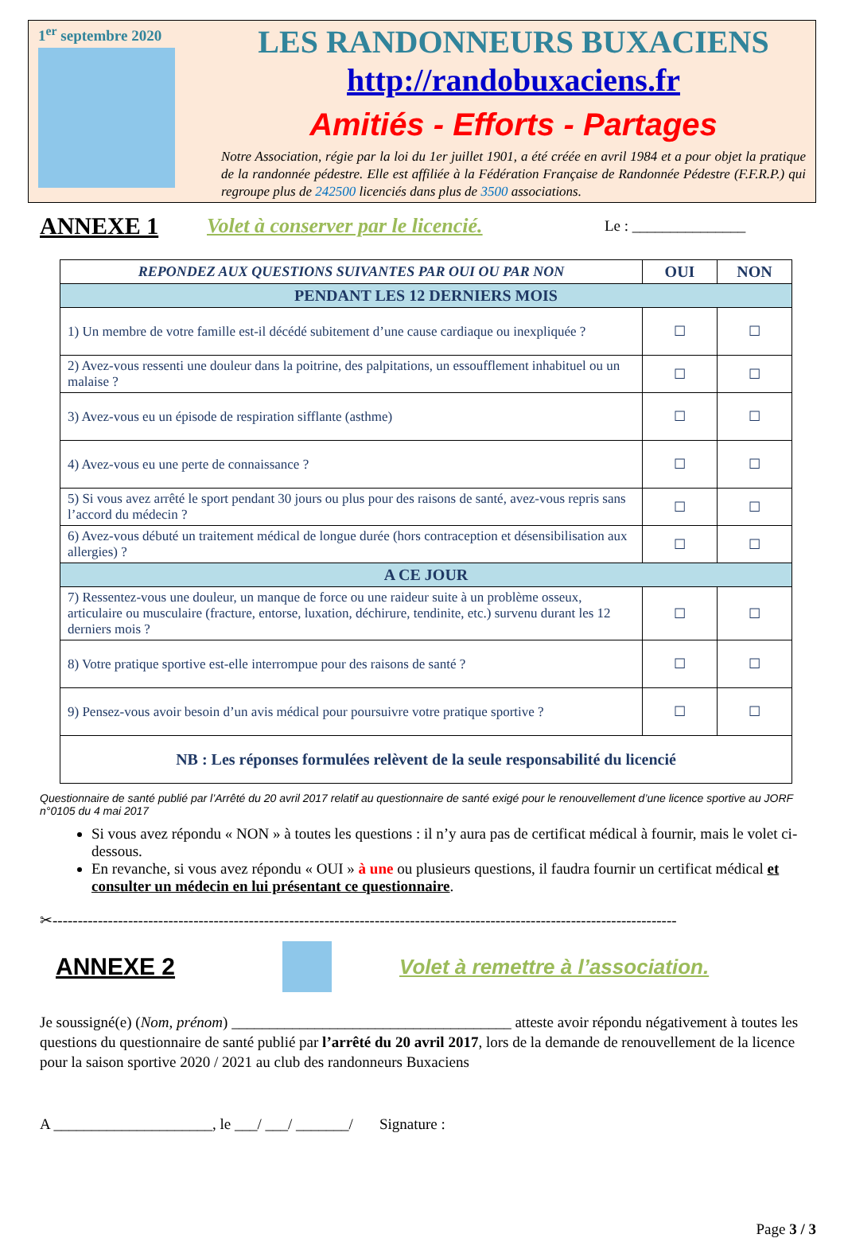1<sup>er</sup> septembre 2020
LES RANDONNEURS BUXACIENS
http://randobuxaciens.fr
Amitiés - Efforts - Partages
Notre Association, régie par la loi du 1er juillet 1901, a été créée en avril 1984 et a pour objet la pratique de la randonnée pédestre. Elle est affiliée à la Fédération Française de Randonnée Pédestre (F.F.R.P.) qui regroupe plus de 242500 licenciés dans plus de 3500 associations.
ANNEXE 1
Volet à conserver par le licencié. Le : _______________
| REPONDEZ AUX QUESTIONS SUIVANTES PAR OUI OU PAR NON | OUI | NON |
| --- | --- | --- |
| PENDANT LES 12 DERNIERS MOIS | | |
| 1) Un membre de votre famille est-il décédé subitement d’une cause cardiaque ou inexpliquée ? | ☐ | ☐ |
| 2) Avez-vous ressenti une douleur dans la poitrine, des palpitations, un essoufflement inhabituel ou un malaise ? | ☐ | ☐ |
| 3) Avez-vous eu un épisode de respiration sifflante (asthme) | ☐ | ☐ |
| 4) Avez-vous eu une perte de connaissance ? | ☐ | ☐ |
| 5) Si vous avez arrêté le sport pendant 30 jours ou plus pour des raisons de santé, avez-vous repris sans l’accord du médecin ? | ☐ | ☐ |
| 6) Avez-vous débuté un traitement médical de longue durée (hors contraception et désensibilisation aux allergies) ? | ☐ | ☐ |
| A CE JOUR | | |
| 7) Ressentez-vous une douleur, un manque de force ou une raideur suite à un problème osseux, articulaire ou musculaire (fracture, entorse, luxation, déchirure, tendinite, etc.) survenu durant les 12 derniers mois ? | ☐ | ☐ |
| 8) Votre pratique sportive est-elle interrompue pour des raisons de santé ? | ☐ | ☐ |
| 9) Pensez-vous avoir besoin d’un avis médical pour poursuivre votre pratique sportive ? | ☐ | ☐ |
| NB : Les réponses formulées relèvent de la seule responsabilité du licencié | | |
Questionnaire de santé publié par l’Arrêté du 20 avril 2017 relatif au questionnaire de santé exigé pour le renouvellement d’une licence sportive au JORF n°0105 du 4 mai 2017
Si vous avez répondu « NON » à toutes les questions : il n’y aura pas de certificat médical à fournir, mais le volet ci-dessous.
En revanche, si vous avez répondu « OUI » à une ou plusieurs questions, il faudra fournir un certificat médical et consulter un médecin en lui présentant ce questionnaire.
✂----------------------------------------------------------------------------------------------------------------------------
ANNEXE 2
Volet à remettre à l’association.
Je soussigné(e) (Nom, prénom) _____________________________________ atteste avoir répondu négativement à toutes les questions du questionnaire de santé publié par l’arrêté du 20 avril 2017, lors de la demande de renouvellement de la licence pour la saison sportive 2020 / 2021 au club des randonneurs Buxaciens
A _____________________, le ___/ ___/ _______/ Signature :
Page 3 / 3